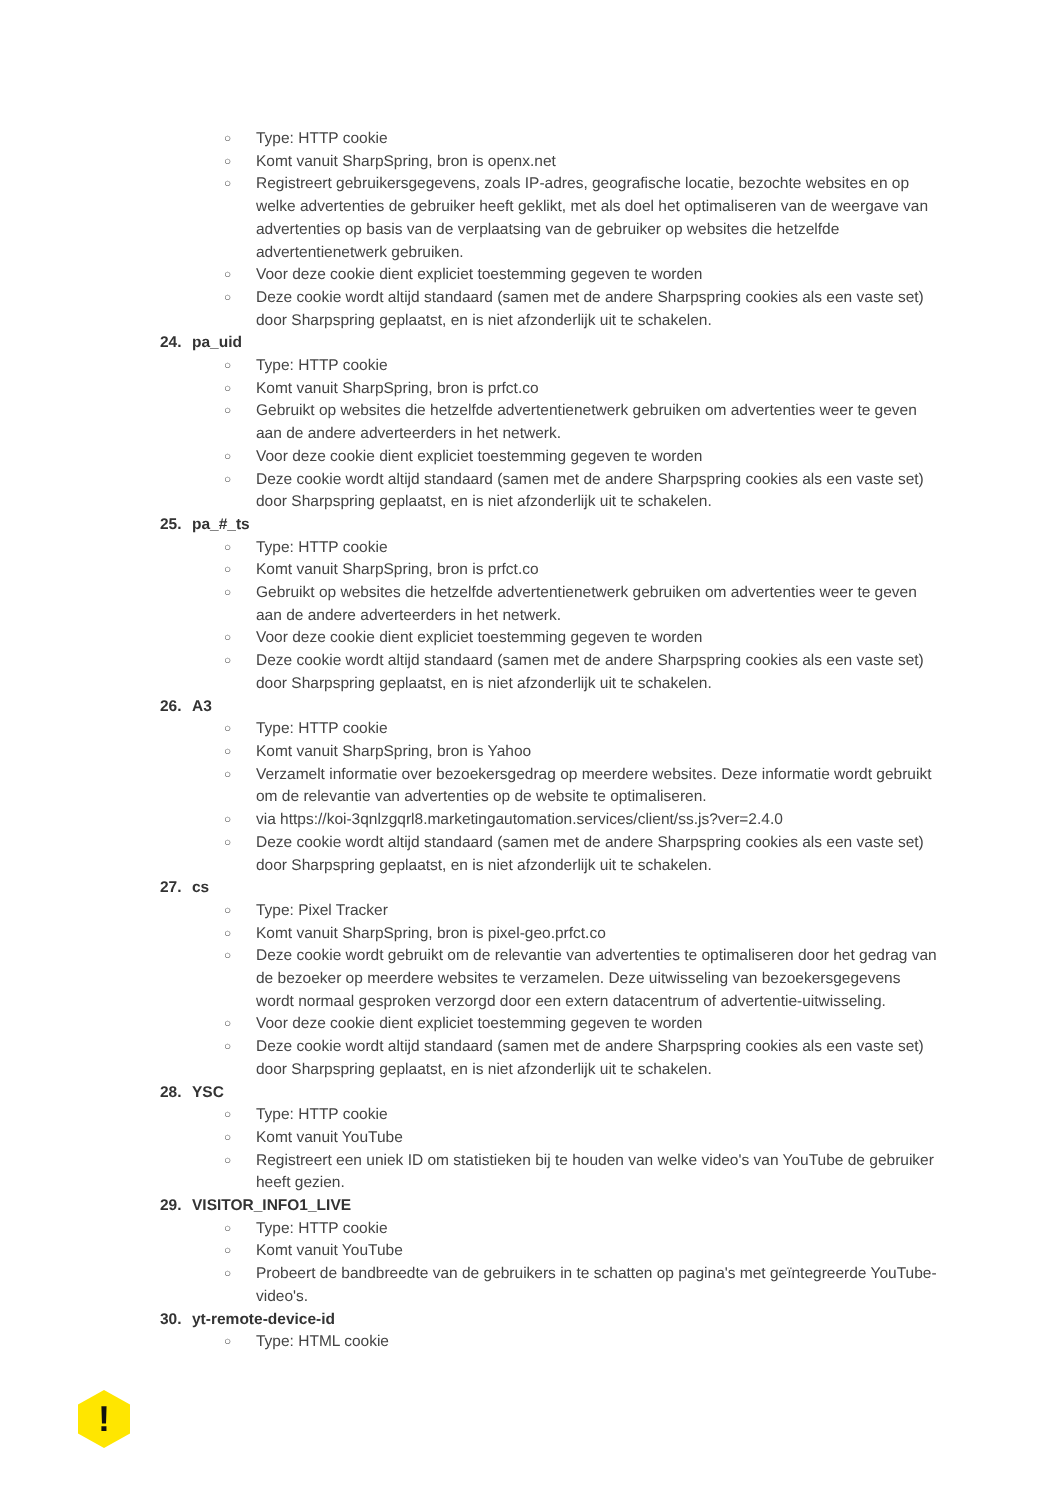○ Type: HTTP cookie
○ Komt vanuit SharpSpring, bron is openx.net
○ Registreert gebruikersgegevens, zoals IP-adres, geografische locatie, bezochte websites en op welke advertenties de gebruiker heeft geklikt, met als doel het optimaliseren van de weergave van advertenties op basis van de verplaatsing van de gebruiker op websites die hetzelfde advertentienetwerk gebruiken.
○ Voor deze cookie dient expliciet toestemming gegeven te worden
○ Deze cookie wordt altijd standaard (samen met de andere Sharpspring cookies als een vaste set) door Sharpspring geplaatst, en is niet afzonderlijk uit te schakelen.
24. pa_uid
○ Type: HTTP cookie
○ Komt vanuit SharpSpring, bron is prfct.co
○ Gebruikt op websites die hetzelfde advertentienetwerk gebruiken om advertenties weer te geven aan de andere adverteerders in het netwerk.
○ Voor deze cookie dient expliciet toestemming gegeven te worden
○ Deze cookie wordt altijd standaard (samen met de andere Sharpspring cookies als een vaste set) door Sharpspring geplaatst, en is niet afzonderlijk uit te schakelen.
25. pa_#_ts
○ Type: HTTP cookie
○ Komt vanuit SharpSpring, bron is prfct.co
○ Gebruikt op websites die hetzelfde advertentienetwerk gebruiken om advertenties weer te geven aan de andere adverteerders in het netwerk.
○ Voor deze cookie dient expliciet toestemming gegeven te worden
○ Deze cookie wordt altijd standaard (samen met de andere Sharpspring cookies als een vaste set) door Sharpspring geplaatst, en is niet afzonderlijk uit te schakelen.
26. A3
○ Type: HTTP cookie
○ Komt vanuit SharpSpring, bron is Yahoo
○ Verzamelt informatie over bezoekersgedrag op meerdere websites. Deze informatie wordt gebruikt om de relevantie van advertenties op de website te optimaliseren.
○ via https://koi-3qnlzgqrl8.marketingautomation.services/client/ss.js?ver=2.4.0
○ Deze cookie wordt altijd standaard (samen met de andere Sharpspring cookies als een vaste set) door Sharpspring geplaatst, en is niet afzonderlijk uit te schakelen.
27. cs
○ Type: Pixel Tracker
○ Komt vanuit SharpSpring, bron is pixel-geo.prfct.co
○ Deze cookie wordt gebruikt om de relevantie van advertenties te optimaliseren door het gedrag van de bezoeker op meerdere websites te verzamelen. Deze uitwisseling van bezoekersgegevens wordt normaal gesproken verzorgd door een extern datacentrum of advertentie-uitwisseling.
○ Voor deze cookie dient expliciet toestemming gegeven te worden
○ Deze cookie wordt altijd standaard (samen met de andere Sharpspring cookies als een vaste set) door Sharpspring geplaatst, en is niet afzonderlijk uit te schakelen.
28. YSC
○ Type: HTTP cookie
○ Komt vanuit YouTube
○ Registreert een uniek ID om statistieken bij te houden van welke video's van YouTube de gebruiker heeft gezien.
29. VISITOR_INFO1_LIVE
○ Type: HTTP cookie
○ Komt vanuit YouTube
○ Probeert de bandbreedte van de gebruikers in te schatten op pagina's met geïntegreerde YouTube-video's.
30. yt-remote-device-id
○ Type: HTML cookie
!